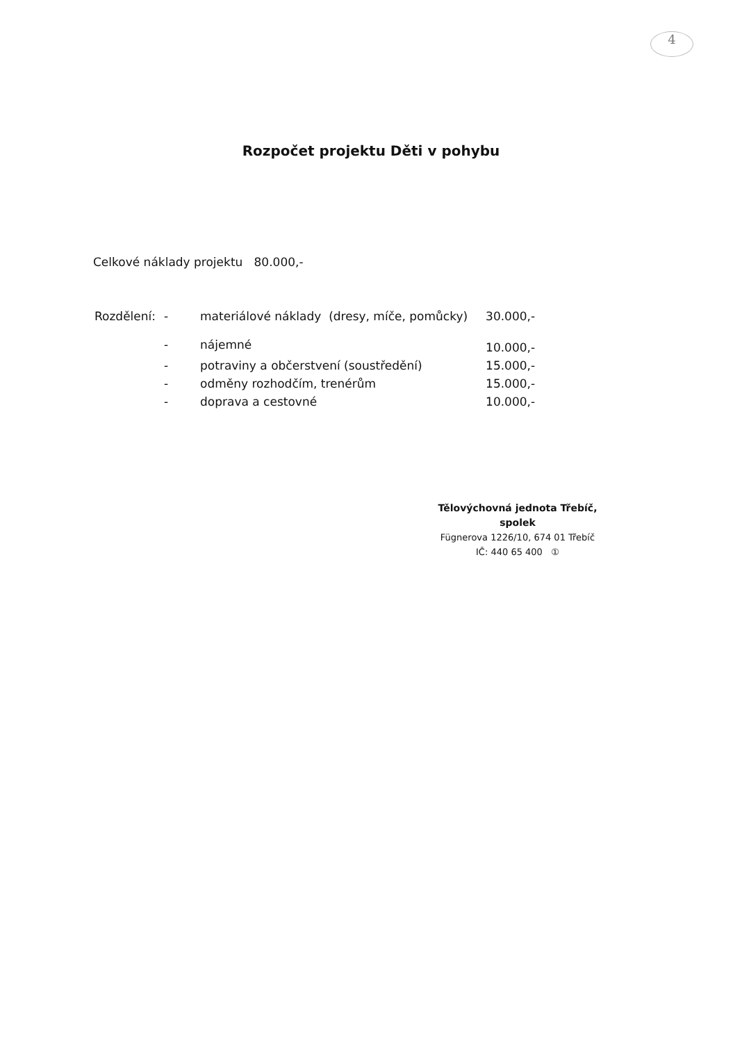4
Rozpočet projektu Děti v pohybu
Celkové náklady projektu 80.000,-
| Rozdělení: | - | materiálové náklady (dresy, míče, pomůcky) | 30.000,- |
| | - | nájemné | 10.000,- |
| | - | potraviny a občerstvení (soustředění) | 15.000,- |
| | - | odměny rozhodčím, trenérům | 15.000,- |
| | - | doprava a cestovné | 10.000,- |
Tělovýchovná jednota Třebíč,
spolek
Fügnerova 1226/10, 674 01 Třebíč
IČ: 440 65 400 ①